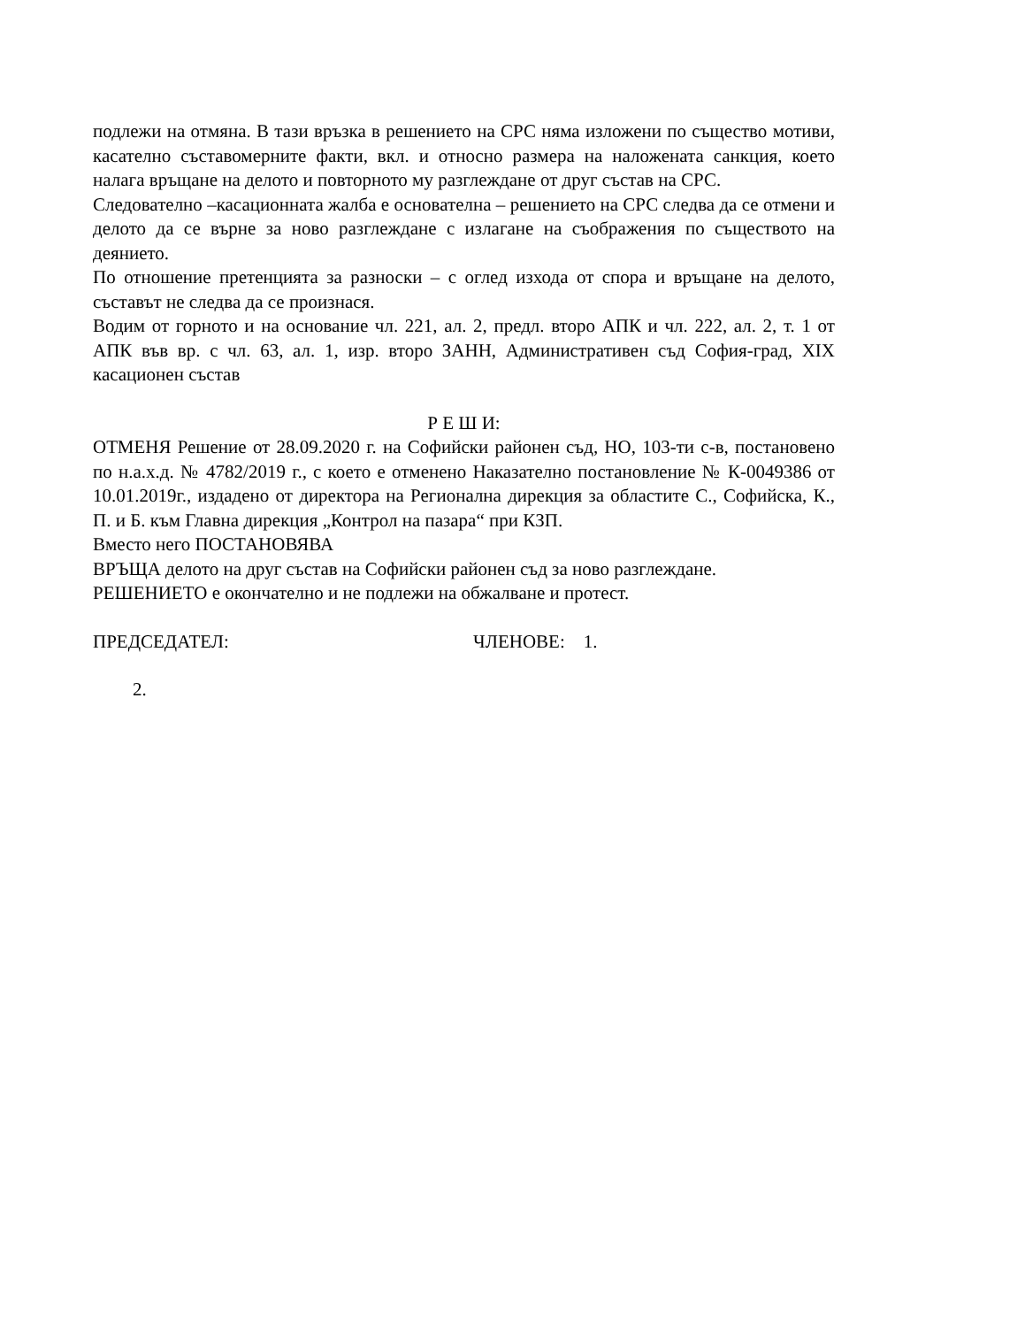подлежи на отмяна. В тази връзка в решението на СРС няма изложени по същество мотиви, касателно съставомерните факти, вкл. и относно размера на наложената санкция, което налага връщане на делото и повторното му разглеждане от друг състав на СРС.
Следователно –касационната жалба е основателна – решението на СРС следва да се отмени и делото да се върне за ново разглеждане с излагане на съображения по съществото на деянието.
По отношение претенцията за разноски – с оглед изхода от спора и връщане на делото, съставът не следва да се произнася.
Водим от горното и на основание чл. 221, ал. 2, предл. второ АПК и чл. 222, ал. 2, т. 1 от АПК във вр. с чл. 63, ал. 1, изр. второ ЗАНН, Административен съд София-град, XIX касационен състав
Р Е Ш И:
ОТМЕНЯ Решение от 28.09.2020 г. на Софийски районен съд, НО, 103-ти с-в, постановено по н.а.х.д. № 4782/2019 г., с което е отменено Наказателно постановление № К-0049386 от 10.01.2019г., издадено от директора на Регионална дирекция за областите С., Софийска, К., П. и Б. към Главна дирекция „Контрол на пазара“ при КЗП.
Вместо него ПОСТАНОВЯВА
ВРЪЩА делото на друг състав на Софийски районен съд за ново разглеждане.
РЕШЕНИЕТО е окончателно и не подлежи на обжалване и протест.
ПРЕДСЕДАТЕЛ: ЧЛЕНОВЕ: 1.
2.